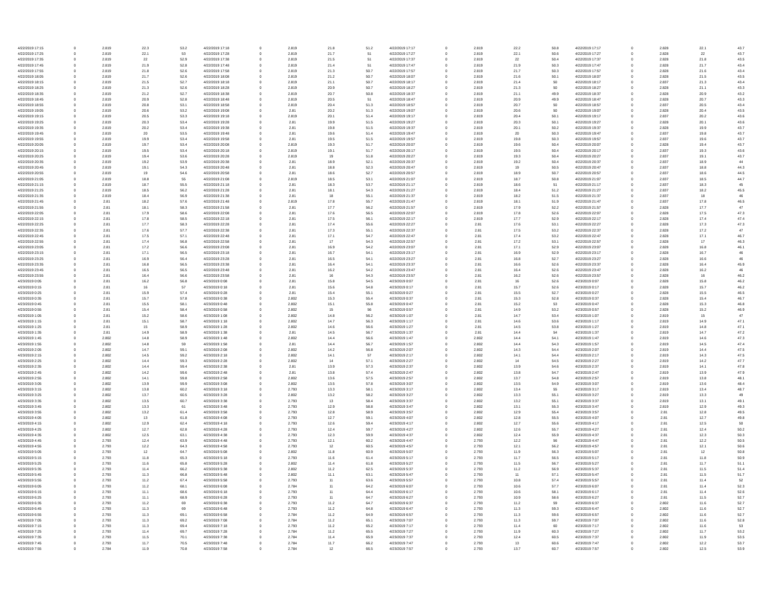| 4/22/2019 17:15 | 0 | 2.819 | 22.3 | 53.2 | 4/22/2019 17:18 | 0 | 2.819 | 21.8 | 51.2 | 4/22/2019 17:17 | 0 | 2.819 | 22.2 | 50.8 | 4/22/2019 17:17 | 0 | 2.828 | 22.1 | 43.7 |
| 4/22/2019 17:25 | 0 | 2.819 | 22.1 | 53 | 4/22/2019 17:28 | 0 | 2.819 | 21.7 | 51 | 4/22/2019 17:27 | 0 | 2.819 | 22.1 | 50.6 | 4/22/2019 17:27 | 0 | 2.828 | 22 | 43.7 |
| 4/22/2019 17:35 | 0 | 2.819 | 22 | 52.9 | 4/22/2019 17:38 | 0 | 2.819 | 21.5 | 51 | 4/22/2019 17:37 | 0 | 2.819 | 22 | 50.4 | 4/22/2019 17:37 | 0 | 2.828 | 21.8 | 43.5 |
| 4/22/2019 17:45 | 0 | 2.819 | 21.9 | 52.8 | 4/22/2019 17:48 | 0 | 2.819 | 21.4 | 51 | 4/22/2019 17:47 | 0 | 2.819 | 21.9 | 50.3 | 4/22/2019 17:47 | 0 | 2.828 | 21.7 | 43.4 |
| 4/22/2019 17:55 | 0 | 2.819 | 21.8 | 52.6 | 4/22/2019 17:58 | 0 | 2.819 | 21.3 | 50.7 | 4/22/2019 17:57 | 0 | 2.819 | 21.7 | 50.3 | 4/22/2019 17:57 | 0 | 2.828 | 21.6 | 43.4 |
| 4/22/2019 18:05 | 0 | 2.819 | 21.7 | 52.6 | 4/22/2019 18:08 | 0 | 2.819 | 21.2 | 50.7 | 4/22/2019 18:07 | 0 | 2.819 | 21.6 | 50.1 | 4/22/2019 18:07 | 0 | 2.828 | 21.5 | 43.5 |
| 4/22/2019 18:15 | 0 | 2.819 | 21.5 | 52.7 | 4/22/2019 18:18 | 0 | 2.819 | 21.1 | 50.7 | 4/22/2019 18:17 | 0 | 2.819 | 21.4 | 50 | 4/22/2019 18:17 | 0 | 2.837 | 21.3 | 43.4 |
| 4/22/2019 18:25 | 0 | 2.819 | 21.3 | 52.6 | 4/22/2019 18:28 | 0 | 2.819 | 20.9 | 50.7 | 4/22/2019 18:27 | 0 | 2.819 | 21.3 | 50 | 4/22/2019 18:27 | 0 | 2.828 | 21.1 | 43.3 |
| 4/22/2019 18:35 | 0 | 2.819 | 21.2 | 52.7 | 4/22/2019 18:38 | 0 | 2.819 | 20.7 | 50.8 | 4/22/2019 18:37 | 0 | 2.819 | 21.1 | 49.9 | 4/22/2019 18:37 | 0 | 2.828 | 20.9 | 43.2 |
| 4/22/2019 18:45 | 0 | 2.819 | 20.9 | 52.8 | 4/22/2019 18:48 | 0 | 2.819 | 20.5 | 51 | 4/22/2019 18:47 | 0 | 2.819 | 20.9 | 49.9 | 4/22/2019 18:47 | 0 | 2.828 | 20.7 | 43.3 |
| 4/22/2019 18:55 | 0 | 2.819 | 20.8 | 53.1 | 4/22/2019 18:58 | 0 | 2.819 | 20.4 | 51.3 | 4/22/2019 18:57 | 0 | 2.819 | 20.7 | 50 | 4/22/2019 18:57 | 0 | 2.837 | 20.5 | 43.4 |
| 4/22/2019 19:05 | 0 | 2.819 | 20.6 | 53.2 | 4/22/2019 19:08 | 0 | 2.81 | 20.2 | 51.3 | 4/22/2019 19:07 | 0 | 2.819 | 20.6 | 50 | 4/22/2019 19:07 | 0 | 2.828 | 20.4 | 43.5 |
| 4/22/2019 19:15 | 0 | 2.819 | 20.5 | 53.3 | 4/22/2019 19:18 | 0 | 2.819 | 20.1 | 51.4 | 4/22/2019 19:17 | 0 | 2.819 | 20.4 | 50.1 | 4/22/2019 19:17 | 0 | 2.837 | 20.2 | 43.6 |
| 4/22/2019 19:25 | 0 | 2.819 | 20.3 | 53.4 | 4/22/2019 19:28 | 0 | 2.81 | 19.9 | 51.5 | 4/22/2019 19:27 | 0 | 2.819 | 20.3 | 50.1 | 4/22/2019 19:27 | 0 | 2.828 | 20.1 | 43.6 |
| 4/22/2019 19:35 | 0 | 2.819 | 20.2 | 53.4 | 4/22/2019 19:38 | 0 | 2.81 | 19.8 | 51.5 | 4/22/2019 19:37 | 0 | 2.819 | 20.1 | 50.2 | 4/22/2019 19:37 | 0 | 2.828 | 19.9 | 43.7 |
| 4/22/2019 19:45 | 0 | 2.819 | 20 | 53.5 | 4/22/2019 19:48 | 0 | 2.81 | 19.6 | 51.4 | 4/22/2019 19:47 | 0 | 2.819 | 20 | 50.3 | 4/22/2019 19:47 | 0 | 2.837 | 19.8 | 43.7 |
| 4/22/2019 19:55 | 0 | 2.819 | 19.9 | 53.4 | 4/22/2019 19:58 | 0 | 2.81 | 19.5 | 51.5 | 4/22/2019 19:57 | 0 | 2.819 | 19.8 | 50.3 | 4/22/2019 19:57 | 0 | 2.837 | 19.6 | 43.7 |
| 4/22/2019 20:05 | 0 | 2.819 | 19.7 | 53.4 | 4/22/2019 20:08 | 0 | 2.819 | 19.3 | 51.7 | 4/22/2019 20:07 | 0 | 2.819 | 19.6 | 50.4 | 4/22/2019 20:07 | 0 | 2.828 | 19.4 | 43.7 |
| 4/22/2019 20:15 | 0 | 2.819 | 19.5 | 53.4 | 4/22/2019 20:18 | 0 | 2.819 | 19.1 | 51.7 | 4/22/2019 20:17 | 0 | 2.819 | 19.5 | 50.4 | 4/22/2019 20:17 | 0 | 2.837 | 19.3 | 43.6 |
| 4/22/2019 20:25 | 0 | 2.819 | 19.4 | 53.6 | 4/22/2019 20:28 | 0 | 2.819 | 19 | 51.8 | 4/22/2019 20:27 | 0 | 2.819 | 19.3 | 50.4 | 4/22/2019 20:27 | 0 | 2.837 | 19.1 | 43.7 |
| 4/22/2019 20:35 | 0 | 2.819 | 19.2 | 53.9 | 4/22/2019 20:38 | 0 | 2.81 | 18.9 | 52.1 | 4/22/2019 20:37 | 0 | 2.819 | 19.2 | 50.4 | 4/22/2019 20:37 | 0 | 2.837 | 18.9 | 44 |
| 4/22/2019 20:45 | 0 | 2.819 | 19.1 | 54.3 | 4/22/2019 20:48 | 0 | 2.81 | 18.8 | 52.3 | 4/22/2019 20:47 | 0 | 2.819 | 19 | 50.5 | 4/22/2019 20:47 | 0 | 2.837 | 18.8 | 44.3 |
| 4/22/2019 20:55 | 0 | 2.819 | 19 | 54.6 | 4/22/2019 20:58 | 0 | 2.81 | 18.6 | 52.7 | 4/22/2019 20:57 | 0 | 2.819 | 18.9 | 50.7 | 4/22/2019 20:57 | 0 | 2.837 | 18.6 | 44.5 |
| 4/22/2019 21:05 | 0 | 2.819 | 18.8 | 55 | 4/22/2019 21:08 | 0 | 2.819 | 18.5 | 53.1 | 4/22/2019 21:07 | 0 | 2.819 | 18.7 | 50.8 | 4/22/2019 21:07 | 0 | 2.837 | 18.5 | 44.7 |
| 4/22/2019 21:15 | 0 | 2.819 | 18.7 | 55.5 | 4/22/2019 21:18 | 0 | 2.81 | 18.3 | 53.7 | 4/22/2019 21:17 | 0 | 2.819 | 18.6 | 51 | 4/22/2019 21:17 | 0 | 2.837 | 18.3 | 45 |
| 4/22/2019 21:25 | 0 | 2.819 | 18.5 | 56.2 | 4/22/2019 21:28 | 0 | 2.81 | 18.1 | 54.3 | 4/22/2019 21:27 | 0 | 2.819 | 18.4 | 51.2 | 4/22/2019 21:27 | 0 | 2.837 | 18.2 | 45.5 |
| 4/22/2019 21:35 | 0 | 2.819 | 18.4 | 56.9 | 4/22/2019 21:38 | 0 | 2.81 | 18 | 55.1 | 4/22/2019 21:37 | 0 | 2.819 | 18.2 | 51.5 | 4/22/2019 21:37 | 0 | 2.837 | 18 | 46 |
| 4/22/2019 21:45 | 0 | 2.81 | 18.2 | 57.6 | 4/22/2019 21:48 | 0 | 2.819 | 17.8 | 55.7 | 4/22/2019 21:47 | 0 | 2.819 | 18.1 | 51.9 | 4/22/2019 21:47 | 0 | 2.837 | 17.8 | 46.5 |
| 4/22/2019 21:55 | 0 | 2.81 | 18.1 | 58.3 | 4/22/2019 21:58 | 0 | 2.81 | 17.7 | 56.2 | 4/22/2019 21:57 | 0 | 2.819 | 17.9 | 52.2 | 4/22/2019 21:57 | 0 | 2.828 | 17.7 | 47 |
| 4/22/2019 22:05 | 0 | 2.81 | 17.9 | 58.6 | 4/22/2019 22:08 | 0 | 2.81 | 17.6 | 56.5 | 4/22/2019 22:07 | 0 | 2.819 | 17.8 | 52.6 | 4/22/2019 22:07 | 0 | 2.828 | 17.5 | 47.3 |
| 4/22/2019 22:15 | 0 | 2.81 | 17.8 | 58.5 | 4/22/2019 22:18 | 0 | 2.81 | 17.5 | 56.1 | 4/22/2019 22:17 | 0 | 2.819 | 17.7 | 52.9 | 4/22/2019 22:17 | 0 | 2.828 | 17.4 | 47.4 |
| 4/22/2019 22:25 | 0 | 2.81 | 17.7 | 58.3 | 4/22/2019 22:28 | 0 | 2.81 | 17.4 | 55.6 | 4/22/2019 22:27 | 0 | 2.81 | 17.6 | 53.1 | 4/22/2019 22:27 | 0 | 2.828 | 17.3 | 47.3 |
| 4/22/2019 22:35 | 0 | 2.81 | 17.6 | 57.7 | 4/22/2019 22:38 | 0 | 2.81 | 17.3 | 55.1 | 4/22/2019 22:37 | 0 | 2.81 | 17.5 | 53.2 | 4/22/2019 22:37 | 0 | 2.828 | 17.2 | 47 |
| 4/22/2019 22:45 | 0 | 2.81 | 17.5 | 57.1 | 4/22/2019 22:48 | 0 | 2.81 | 17.1 | 54.7 | 4/22/2019 22:47 | 0 | 2.81 | 17.4 | 53.2 | 4/22/2019 22:47 | 0 | 2.828 | 17.1 | 46.7 |
| 4/22/2019 22:55 | 0 | 2.81 | 17.4 | 56.8 | 4/22/2019 22:58 | 0 | 2.81 | 17 | 54.3 | 4/22/2019 22:57 | 0 | 2.81 | 17.2 | 53.1 | 4/22/2019 22:57 | 0 | 2.828 | 17 | 46.3 |
| 4/22/2019 23:05 | 0 | 2.81 | 17.2 | 56.6 | 4/22/2019 23:08 | 0 | 2.81 | 16.9 | 54.2 | 4/22/2019 23:07 | 0 | 2.81 | 17.1 | 52.9 | 4/22/2019 23:07 | 0 | 2.828 | 16.8 | 46.1 |
| 4/22/2019 23:15 | 0 | 2.81 | 17.1 | 56.5 | 4/22/2019 23:18 | 0 | 2.81 | 16.7 | 54.1 | 4/22/2019 23:17 | 0 | 2.81 | 16.9 | 52.9 | 4/22/2019 23:17 | 0 | 2.828 | 16.7 | 46 |
| 4/22/2019 23:25 | 0 | 2.81 | 16.9 | 56.4 | 4/22/2019 23:28 | 0 | 2.81 | 16.5 | 54.1 | 4/22/2019 23:27 | 0 | 2.81 | 16.8 | 52.7 | 4/22/2019 23:27 | 0 | 2.828 | 16.6 | 46 |
| 4/22/2019 23:35 | 0 | 2.81 | 16.8 | 56.5 | 4/22/2019 23:38 | 0 | 2.81 | 16.4 | 54.1 | 4/22/2019 23:37 | 0 | 2.81 | 16.6 | 52.6 | 4/22/2019 23:37 | 0 | 2.828 | 16.4 | 45.9 |
| 4/22/2019 23:45 | 0 | 2.81 | 16.5 | 56.5 | 4/22/2019 23:48 | 0 | 2.81 | 16.2 | 54.2 | 4/22/2019 23:47 | 0 | 2.81 | 16.4 | 52.6 | 4/22/2019 23:47 | 0 | 2.828 | 16.2 | 46 |
| 4/22/2019 23:55 | 0 | 2.81 | 16.4 | 56.6 | 4/22/2019 23:58 | 0 | 2.81 | 16 | 54.3 | 4/22/2019 23:57 | 0 | 2.81 | 16.2 | 52.6 | 4/22/2019 23:57 | 0 | 2.828 | 16 | 46.2 |
| 4/23/2019 0:05 | 0 | 2.81 | 16.2 | 56.8 | 4/23/2019 0:08 | 0 | 2.81 | 15.8 | 54.5 | 4/23/2019 0:07 | 0 | 2.81 | 16 | 52.6 | 4/23/2019 0:07 | 0 | 2.828 | 15.8 | 46.2 |
| 4/23/2019 0:15 | 0 | 2.81 | 16 | 57 | 4/23/2019 0:18 | 0 | 2.81 | 15.6 | 54.8 | 4/23/2019 0:17 | 0 | 2.81 | 15.7 | 52.6 | 4/23/2019 0:17 | 0 | 2.828 | 15.7 | 46.2 |
| 4/23/2019 0:25 | 0 | 2.81 | 15.9 | 57.4 | 4/23/2019 0:28 | 0 | 2.81 | 15.4 | 55.1 | 4/23/2019 0:27 | 0 | 2.81 | 15.5 | 52.7 | 4/23/2019 0:27 | 0 | 2.828 | 15.5 | 46.5 |
| 4/23/2019 0:35 | 0 | 2.81 | 15.7 | 57.8 | 4/23/2019 0:38 | 0 | 2.802 | 15.3 | 55.4 | 4/23/2019 0:37 | 0 | 2.81 | 15.3 | 52.8 | 4/23/2019 0:37 | 0 | 2.828 | 15.4 | 46.7 |
| 4/23/2019 0:45 | 0 | 2.81 | 15.5 | 58.1 | 4/23/2019 0:48 | 0 | 2.802 | 15.1 | 55.8 | 4/23/2019 0:47 | 0 | 2.81 | 15.2 | 53 | 4/23/2019 0:47 | 0 | 2.828 | 15.3 | 46.8 |
| 4/23/2019 0:55 | 0 | 2.81 | 15.4 | 58.4 | 4/23/2019 0:58 | 0 | 2.802 | 15 | 56 | 4/23/2019 0:57 | 0 | 2.81 | 14.9 | 53.2 | 4/23/2019 0:57 | 0 | 2.828 | 15.2 | 46.9 |
| 4/23/2019 1:05 | 0 | 2.81 | 15.2 | 58.6 | 4/23/2019 1:08 | 0 | 2.802 | 14.8 | 56.2 | 4/23/2019 1:07 | 0 | 2.81 | 14.7 | 53.4 | 4/23/2019 1:07 | 0 | 2.819 | 15 | 47 |
| 4/23/2019 1:15 | 0 | 2.81 | 15.1 | 58.7 | 4/23/2019 1:18 | 0 | 2.802 | 14.7 | 56.3 | 4/23/2019 1:17 | 0 | 2.81 | 14.6 | 53.6 | 4/23/2019 1:17 | 0 | 2.819 | 14.9 | 47.1 |
| 4/23/2019 1:25 | 0 | 2.81 | 15 | 58.9 | 4/23/2019 1:28 | 0 | 2.802 | 14.6 | 56.6 | 4/23/2019 1:27 | 0 | 2.81 | 14.5 | 53.8 | 4/23/2019 1:27 | 0 | 2.819 | 14.8 | 47.1 |
| 4/23/2019 1:35 | 0 | 2.81 | 14.9 | 58.9 | 4/23/2019 1:38 | 0 | 2.81 | 14.5 | 56.7 | 4/23/2019 1:37 | 0 | 2.81 | 14.4 | 54 | 4/23/2019 1:37 | 0 | 2.819 | 14.7 | 47.2 |
| 4/23/2019 1:45 | 0 | 2.802 | 14.8 | 58.9 | 4/23/2019 1:48 | 0 | 2.802 | 14.4 | 56.6 | 4/23/2019 1:47 | 0 | 2.802 | 14.4 | 54.1 | 4/23/2019 1:47 | 0 | 2.819 | 14.6 | 47.3 |
| 4/23/2019 1:55 | 0 | 2.802 | 14.8 | 59 | 4/23/2019 1:58 | 0 | 2.81 | 14.4 | 56.7 | 4/23/2019 1:57 | 0 | 2.802 | 14.4 | 54.3 | 4/23/2019 1:57 | 0 | 2.819 | 14.5 | 47.4 |
| 4/23/2019 2:05 | 0 | 2.802 | 14.7 | 59.1 | 4/23/2019 2:08 | 0 | 2.802 | 14.2 | 56.8 | 4/23/2019 2:07 | 0 | 2.802 | 14.3 | 54.4 | 4/23/2019 2:07 | 0 | 2.819 | 14.4 | 47.5 |
| 4/23/2019 2:15 | 0 | 2.802 | 14.5 | 59.2 | 4/23/2019 2:18 | 0 | 2.802 | 14.1 | 57 | 4/23/2019 2:17 | 0 | 2.802 | 14.1 | 54.4 | 4/23/2019 2:17 | 0 | 2.819 | 14.3 | 47.5 |
| 4/23/2019 2:25 | 0 | 2.802 | 14.4 | 59.3 | 4/23/2019 2:28 | 0 | 2.802 | 14 | 57.1 | 4/23/2019 2:27 | 0 | 2.802 | 14 | 54.5 | 4/23/2019 2:27 | 0 | 2.819 | 14.2 | 47.7 |
| 4/23/2019 2:35 | 0 | 2.802 | 14.4 | 59.4 | 4/23/2019 2:38 | 0 | 2.81 | 13.9 | 57.3 | 4/23/2019 2:37 | 0 | 2.802 | 13.9 | 54.6 | 4/23/2019 2:37 | 0 | 2.819 | 14.1 | 47.8 |
| 4/23/2019 2:45 | 0 | 2.802 | 14.2 | 59.6 | 4/23/2019 2:48 | 0 | 2.81 | 13.8 | 57.4 | 4/23/2019 2:47 | 0 | 2.802 | 13.8 | 54.7 | 4/23/2019 2:47 | 0 | 2.819 | 13.9 | 47.9 |
| 4/23/2019 2:55 | 0 | 2.802 | 14.1 | 59.8 | 4/23/2019 2:58 | 0 | 2.802 | 13.6 | 57.5 | 4/23/2019 2:57 | 0 | 2.802 | 13.7 | 54.8 | 4/23/2019 2:57 | 0 | 2.819 | 13.8 | 48.1 |
| 4/23/2019 3:05 | 0 | 2.802 | 13.9 | 59.9 | 4/23/2019 3:08 | 0 | 2.802 | 13.5 | 57.8 | 4/23/2019 3:07 | 0 | 2.802 | 13.5 | 54.9 | 4/23/2019 3:07 | 0 | 2.819 | 13.6 | 48.4 |
| 4/23/2019 3:15 | 0 | 2.802 | 13.8 | 60.2 | 4/23/2019 3:18 | 0 | 2.793 | 13.3 | 58.1 | 4/23/2019 3:17 | 0 | 2.802 | 13.4 | 55 | 4/23/2019 3:17 | 0 | 2.819 | 13.4 | 48.7 |
| 4/23/2019 3:25 | 0 | 2.802 | 13.7 | 60.5 | 4/23/2019 3:28 | 0 | 2.802 | 13.2 | 58.2 | 4/23/2019 3:27 | 0 | 2.802 | 13.3 | 55.1 | 4/23/2019 3:27 | 0 | 2.819 | 13.3 | 49 |
| 4/23/2019 3:35 | 0 | 2.802 | 13.5 | 60.7 | 4/23/2019 3:38 | 0 | 2.793 | 13 | 58.4 | 4/23/2019 3:37 | 0 | 2.802 | 13.2 | 55.1 | 4/23/2019 3:37 | 0 | 2.819 | 13.1 | 49.1 |
| 4/23/2019 3:45 | 0 | 2.802 | 13.3 | 61 | 4/23/2019 3:48 | 0 | 2.793 | 12.9 | 58.8 | 4/23/2019 3:47 | 0 | 2.802 | 13.1 | 55.3 | 4/23/2019 3:47 | 0 | 2.819 | 12.9 | 49.3 |
| 4/23/2019 3:55 | 0 | 2.802 | 13.2 | 61.4 | 4/23/2019 3:58 | 0 | 2.793 | 12.8 | 58.9 | 4/23/2019 3:57 | 0 | 2.802 | 12.9 | 55.4 | 4/23/2019 3:57 | 0 | 2.81 | 12.8 | 49.5 |
| 4/23/2019 4:05 | 0 | 2.802 | 13 | 61.8 | 4/23/2019 4:08 | 0 | 2.793 | 12.7 | 59.1 | 4/23/2019 4:07 | 0 | 2.802 | 12.8 | 55.5 | 4/23/2019 4:07 | 0 | 2.81 | 12.7 | 49.8 |
| 4/23/2019 4:15 | 0 | 2.802 | 12.9 | 62.4 | 4/23/2019 4:18 | 0 | 2.793 | 12.6 | 59.4 | 4/23/2019 4:17 | 0 | 2.802 | 12.7 | 55.6 | 4/23/2019 4:17 | 0 | 2.81 | 12.5 | 50 |
| 4/23/2019 4:25 | 0 | 2.802 | 12.7 | 62.8 | 4/23/2019 4:28 | 0 | 2.793 | 12.4 | 59.7 | 4/23/2019 4:27 | 0 | 2.802 | 12.6 | 55.7 | 4/23/2019 4:27 | 0 | 2.81 | 12.4 | 50.2 |
| 4/23/2019 4:35 | 0 | 2.802 | 12.5 | 63.1 | 4/23/2019 4:38 | 0 | 2.793 | 12.3 | 59.9 | 4/23/2019 4:37 | 0 | 2.802 | 12.4 | 55.9 | 4/23/2019 4:37 | 0 | 2.81 | 12.3 | 50.3 |
| 4/23/2019 4:45 | 0 | 2.793 | 12.4 | 63.9 | 4/23/2019 4:48 | 0 | 2.793 | 12.1 | 60.2 | 4/23/2019 4:47 | 0 | 2.793 | 12.2 | 56 | 4/23/2019 4:47 | 0 | 2.81 | 12.2 | 50.5 |
| 4/23/2019 4:55 | 0 | 2.793 | 12.2 | 64.3 | 4/23/2019 4:58 | 0 | 2.793 | 12 | 60.5 | 4/23/2019 4:57 | 0 | 2.793 | 12.1 | 56.2 | 4/23/2019 4:57 | 0 | 2.81 | 12.1 | 50.6 |
| 4/23/2019 5:05 | 0 | 2.793 | 12 | 64.7 | 4/23/2019 5:08 | 0 | 2.802 | 11.8 | 60.9 | 4/23/2019 5:07 | 0 | 2.793 | 11.9 | 56.3 | 4/23/2019 5:07 | 0 | 2.81 | 12 | 50.8 |
| 4/23/2019 5:15 | 0 | 2.793 | 11.8 | 65.3 | 4/23/2019 5:18 | 0 | 2.793 | 11.6 | 61.4 | 4/23/2019 5:17 | 0 | 2.793 | 11.7 | 56.5 | 4/23/2019 5:17 | 0 | 2.81 | 11.8 | 50.9 |
| 4/23/2019 5:25 | 0 | 2.793 | 11.6 | 65.8 | 4/23/2019 5:28 | 0 | 2.802 | 11.4 | 61.8 | 4/23/2019 5:27 | 0 | 2.793 | 11.5 | 56.7 | 4/23/2019 5:27 | 0 | 2.81 | 11.7 | 51.1 |
| 4/23/2019 5:35 | 0 | 2.793 | 11.4 | 66.2 | 4/23/2019 5:38 | 0 | 2.802 | 11.2 | 62.5 | 4/23/2019 5:37 | 0 | 2.793 | 11.2 | 56.9 | 4/23/2019 5:37 | 0 | 2.81 | 11.5 | 51.4 |
| 4/23/2019 5:45 | 0 | 2.793 | 11.3 | 66.8 | 4/23/2019 5:48 | 0 | 2.802 | 11.1 | 63.1 | 4/23/2019 5:47 | 0 | 2.793 | 11 | 57.1 | 4/23/2019 5:47 | 0 | 2.81 | 11.5 | 51.7 |
| 4/23/2019 5:55 | 0 | 2.793 | 11.2 | 67.4 | 4/23/2019 5:58 | 0 | 2.793 | 11 | 63.6 | 4/23/2019 5:57 | 0 | 2.793 | 10.8 | 57.4 | 4/23/2019 5:57 | 0 | 2.81 | 11.4 | 52 |
| 4/23/2019 6:05 | 0 | 2.793 | 11.2 | 68.1 | 4/23/2019 6:08 | 0 | 2.784 | 11 | 64.2 | 4/23/2019 6:07 | 0 | 2.793 | 10.6 | 57.7 | 4/23/2019 6:07 | 0 | 2.81 | 11.4 | 52.3 |
| 4/23/2019 6:15 | 0 | 2.793 | 11.1 | 68.6 | 4/23/2019 6:18 | 0 | 2.793 | 11 | 64.4 | 4/23/2019 6:17 | 0 | 2.793 | 10.6 | 58.1 | 4/23/2019 6:17 | 0 | 2.81 | 11.4 | 52.6 |
| 4/23/2019 6:25 | 0 | 2.793 | 11.1 | 68.9 | 4/23/2019 6:28 | 0 | 2.793 | 11 | 64.7 | 4/23/2019 6:27 | 0 | 2.793 | 10.9 | 58.6 | 4/23/2019 6:27 | 0 | 2.81 | 11.5 | 52.7 |
| 4/23/2019 6:35 | 0 | 2.793 | 11.2 | 69 | 4/23/2019 6:38 | 0 | 2.793 | 11.2 | 64.7 | 4/23/2019 6:37 | 0 | 2.793 | 11.2 | 59 | 4/23/2019 6:37 | 0 | 2.802 | 11.6 | 52.7 |
| 4/23/2019 6:45 | 0 | 2.793 | 11.3 | 69 | 4/23/2019 6:48 | 0 | 2.793 | 11.2 | 64.8 | 4/23/2019 6:47 | 0 | 2.793 | 11.3 | 59.3 | 4/23/2019 6:47 | 0 | 2.802 | 11.6 | 52.7 |
| 4/23/2019 6:55 | 0 | 2.793 | 11.3 | 69.1 | 4/23/2019 6:58 | 0 | 2.784 | 11.2 | 64.9 | 4/23/2019 6:57 | 0 | 2.793 | 11.3 | 59.6 | 4/23/2019 6:57 | 0 | 2.802 | 11.6 | 52.7 |
| 4/23/2019 7:05 | 0 | 2.793 | 11.3 | 69.2 | 4/23/2019 7:08 | 0 | 2.784 | 11.2 | 65.1 | 4/23/2019 7:07 | 0 | 2.793 | 11.3 | 59.7 | 4/23/2019 7:07 | 0 | 2.802 | 11.6 | 52.8 |
| 4/23/2019 7:15 | 0 | 2.793 | 11.3 | 69.4 | 4/23/2019 7:18 | 0 | 2.793 | 11.2 | 65.2 | 4/23/2019 7:17 | 0 | 2.793 | 11.4 | 60 | 4/23/2019 7:17 | 0 | 2.802 | 11.6 | 53 |
| 4/23/2019 7:25 | 0 | 2.793 | 11.4 | 69.7 | 4/23/2019 7:28 | 0 | 2.784 | 11.2 | 65.5 | 4/23/2019 7:27 | 0 | 2.793 | 11.9 | 60.3 | 4/23/2019 7:27 | 0 | 2.802 | 11.7 | 53.2 |
| 4/23/2019 7:35 | 0 | 2.793 | 11.5 | 70.1 | 4/23/2019 7:38 | 0 | 2.784 | 11.4 | 65.9 | 4/23/2019 7:37 | 0 | 2.793 | 12.4 | 60.5 | 4/23/2019 7:37 | 0 | 2.802 | 11.9 | 53.5 |
| 4/23/2019 7:45 | 0 | 2.793 | 11.7 | 70.5 | 4/23/2019 7:48 | 0 | 2.784 | 11.7 | 66.2 | 4/23/2019 7:47 | 0 | 2.793 | 13 | 60.6 | 4/23/2019 7:47 | 0 | 2.802 | 12.2 | 53.7 |
| 4/23/2019 7:55 | 0 | 2.784 | 11.9 | 70.8 | 4/23/2019 7:58 | 0 | 2.784 | 12 | 66.5 | 4/23/2019 7:57 | 0 | 2.793 | 13.7 | 60.7 | 4/23/2019 7:57 | 0 | 2.802 | 12.5 | 53.9 |